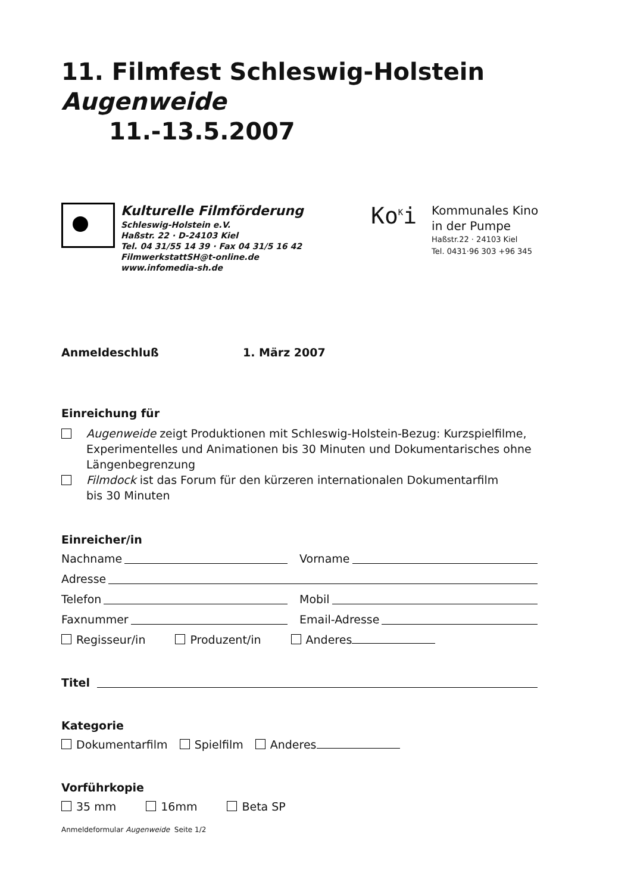11. Filmfest Schleswig-Holstein Augenweide
11.-13.5.2007
Kulturelle Filmförderung
Schleswig-Holstein e.V.
Haßstr. 22 · D-24103 Kiel
Tel. 04 31/55 14 39 · Fax 04 31/5 16 42
FilmwerkstattSH@t-online.de
www.infomedia-sh.de
Ko<sup>K</sup>i
Kommunales Kino
in der Pumpe
Haßstr.22 · 24103 Kiel
Tel. 0431·96 303 +96 345
Anmeldeschluß 1. März 2007
Einreichung für
Augenweide zeigt Produktionen mit Schleswig-Holstein-Bezug: Kurzspielfilme, Experimentelles und Animationen bis 30 Minuten und Dokumentarisches ohne Längenbegrenzung
Filmdock ist das Forum für den kürzeren internationalen Dokumentarfilm
bis 30 Minuten
Einreicher/in
Nachname Vorname
Adresse
Telefon Mobil
Faxnummer Email-Adresse
Regisseur/in Produzent/in Anderes
Titel
Kategorie
Dokumentarfilm Spielfilm Anderes
Vorführkopie
35 mm 16mm Beta SP
Anmeldeformular Augenweide Seite 1/2